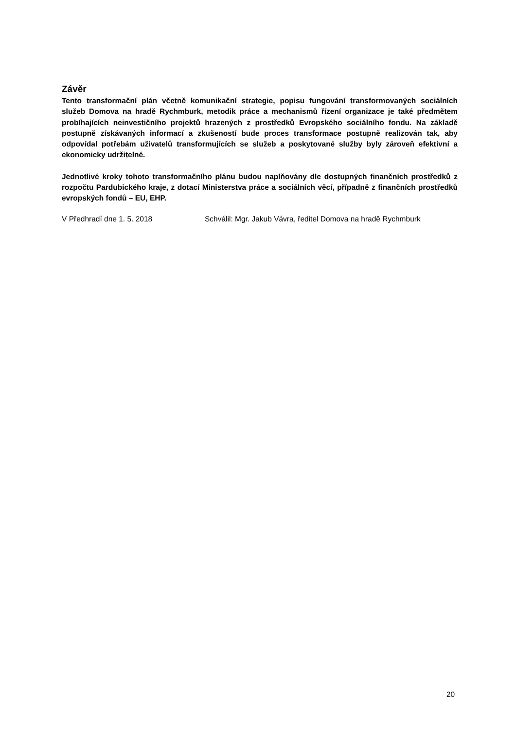Závěr
Tento transformační plán včetně komunikační strategie, popisu fungování transformovaných sociálních služeb Domova na hradě Rychmburk, metodik práce a mechanismů řízení organizace je také předmětem probíhajících neinvestičního projektů hrazených z prostředků Evropského sociálního fondu. Na základě postupně získávaných informací a zkušeností bude proces transformace postupně realizován tak, aby odpovídal potřebám uživatelů transformujících se služeb a poskytované služby byly zároveň efektivní a ekonomicky udržitelné.
Jednotlivé kroky tohoto transformačního plánu budou naplňovány dle dostupných finančních prostředků z rozpočtu Pardubického kraje, z dotací Ministerstva práce a sociálních věcí, případně z finančních prostředků evropských fondů – EU, EHP.
V Předhradí dne 1. 5. 2018 Schválil: Mgr. Jakub Vávra, ředitel Domova na hradě Rychmburk
20